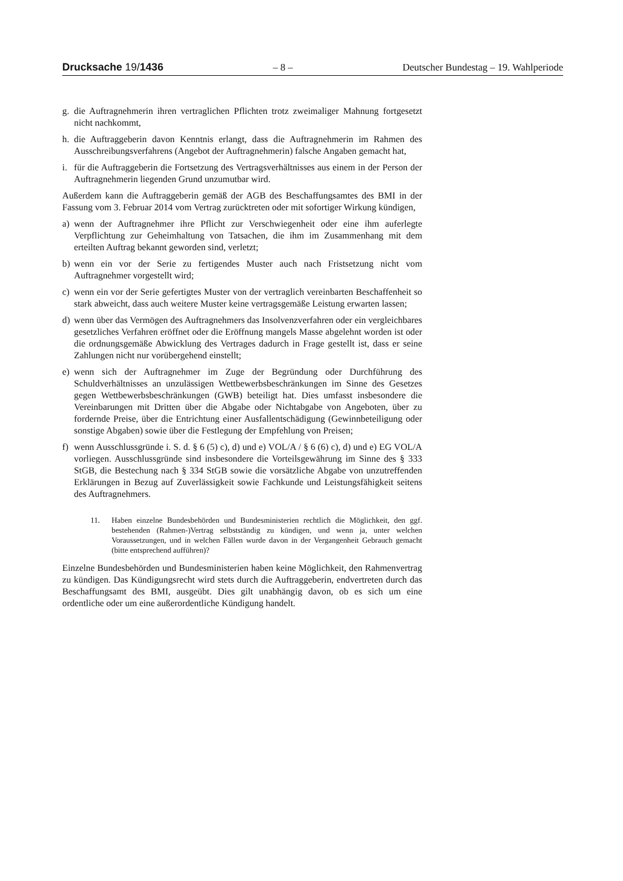Drucksache 19/1436 – 8 – Deutscher Bundestag – 19. Wahlperiode
g. die Auftragnehmerin ihren vertraglichen Pflichten trotz zweimaliger Mahnung fortgesetzt nicht nachkommt,
h. die Auftraggeberin davon Kenntnis erlangt, dass die Auftragnehmerin im Rahmen des Ausschreibungsverfahrens (Angebot der Auftragnehmerin) falsche Angaben gemacht hat,
i. für die Auftraggeberin die Fortsetzung des Vertragsverhältnisses aus einem in der Person der Auftragnehmerin liegenden Grund unzumutbar wird.
Außerdem kann die Auftraggeberin gemäß der AGB des Beschaffungsamtes des BMI in der Fassung vom 3. Februar 2014 vom Vertrag zurücktreten oder mit sofortiger Wirkung kündigen,
a) wenn der Auftragnehmer ihre Pflicht zur Verschwiegenheit oder eine ihm auferlegte Verpflichtung zur Geheimhaltung von Tatsachen, die ihm im Zusammenhang mit dem erteilten Auftrag bekannt geworden sind, verletzt;
b) wenn ein vor der Serie zu fertigendes Muster auch nach Fristsetzung nicht vom Auftragnehmer vorgestellt wird;
c) wenn ein vor der Serie gefertigtes Muster von der vertraglich vereinbarten Beschaffenheit so stark abweicht, dass auch weitere Muster keine vertragsgemäße Leistung erwarten lassen;
d) wenn über das Vermögen des Auftragnehmers das Insolvenzverfahren oder ein vergleichbares gesetzliches Verfahren eröffnet oder die Eröffnung mangels Masse abgelehnt worden ist oder die ordnungsgemäße Abwicklung des Vertrages dadurch in Frage gestellt ist, dass er seine Zahlungen nicht nur vorübergehend einstellt;
e) wenn sich der Auftragnehmer im Zuge der Begründung oder Durchführung des Schuldverhältnisses an unzulässigen Wettbewerbsbeschränkungen im Sinne des Gesetzes gegen Wettbewerbsbeschränkungen (GWB) beteiligt hat. Dies umfasst insbesondere die Vereinbarungen mit Dritten über die Abgabe oder Nichtabgabe von Angeboten, über zu fordernde Preise, über die Entrichtung einer Ausfallentschädigung (Gewinnbeteiligung oder sonstige Abgaben) sowie über die Festlegung der Empfehlung von Preisen;
f) wenn Ausschlussgründe i. S. d. § 6 (5) c), d) und e) VOL/A / § 6 (6) c), d) und e) EG VOL/A vorliegen. Ausschlussgründe sind insbesondere die Vorteilsgewährung im Sinne des § 333 StGB, die Bestechung nach § 334 StGB sowie die vorsätzliche Abgabe von unzutreffenden Erklärungen in Bezug auf Zuverlässigkeit sowie Fachkunde und Leistungsfähigkeit seitens des Auftragnehmers.
11. Haben einzelne Bundesbehörden und Bundesministerien rechtlich die Möglichkeit, den ggf. bestehenden (Rahmen-)Vertrag selbstständig zu kündigen, und wenn ja, unter welchen Voraussetzungen, und in welchen Fällen wurde davon in der Vergangenheit Gebrauch gemacht (bitte entsprechend aufführen)?
Einzelne Bundesbehörden und Bundesministerien haben keine Möglichkeit, den Rahmenvertrag zu kündigen. Das Kündigungsrecht wird stets durch die Auftraggeberin, endvertreten durch das Beschaffungsamt des BMI, ausgeübt. Dies gilt unabhängig davon, ob es sich um eine ordentliche oder um eine außerordentliche Kündigung handelt.